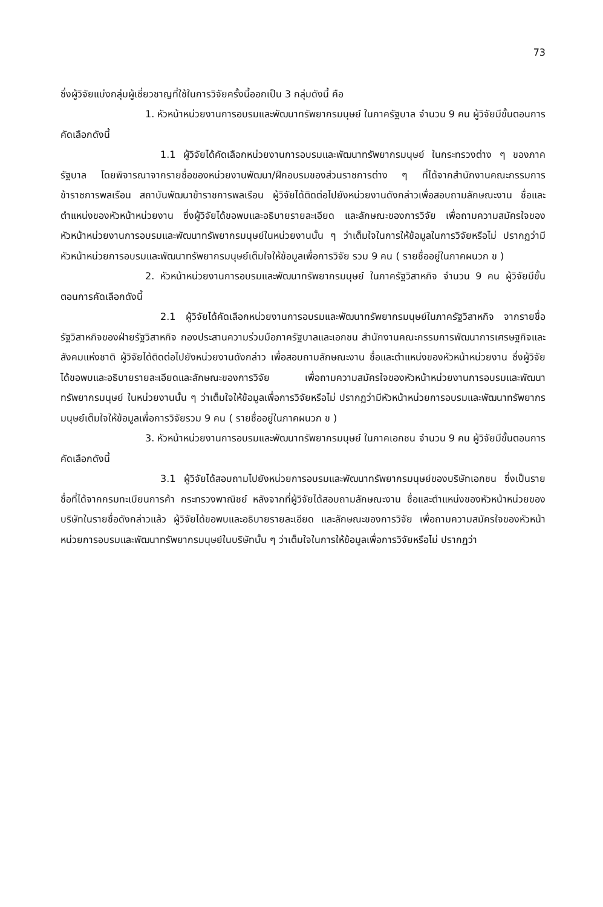73
ซึ่งผู้วิจัยแบ่งกลุ่มผู้เชี่ยวชาญที่ใช้ในการวิจัยครั้งนี้ออกเป็น 3 กลุ่มดังนี้ คือ
1. หัวหน้าหน่วยงานการอบรมและพัฒนาทรัพยากรมนุษย์ ในภาครัฐบาล จำนวน 9 คน ผู้วิจัยมีขั้นตอนการคัดเลือกดังนี้
1.1 ผู้วิจัยได้คัดเลือกหน่วยงานการอบรมและพัฒนาทรัพยากรมนุษย์ ในกระทรวงต่าง ๆ ของภาครัฐบาล โดยพิจารณาจากรายชื่อของหน่วยงานพัฒนา/ฝึกอบรมของส่วนราชการต่าง ๆ ที่ได้จากสำนักงานคณะกรรมการข้าราชการพลเรือน สถาบันพัฒนาข้าราชการพลเรือน ผู้วิจัยได้ติดต่อไปยังหน่วยงานดังกล่าวเพื่อสอบถามลักษณะงาน ชื่อและตำแหน่งของหัวหน้าหน่วยงาน ซึ่งผู้วิจัยได้ขอพบและอธิบายรายละเอียด และลักษณะของการวิจัย เพื่อถามความสมัครใจของหัวหน้าหน่วยงานการอบรมและพัฒนาทรัพยากรมนุษย์ในหน่วยงานนั้น ๆ ว่าเต็มใจในการให้ข้อมูลในการวิจัยหรือไม่ ปรากฏว่ามีหัวหน้าหน่วยการอบรมและพัฒนาทรัพยากรมนุษย์เต็มใจให้ข้อมูลเพื่อการวิจัย รวม 9 คน ( รายชื่ออยู่ในภาคผนวก ข )
2. หัวหน้าหน่วยงานการอบรมและพัฒนาทรัพยากรมนุษย์ ในภาครัฐวิสาหกิจ จำนวน 9 คน ผู้วิจัยมีขั้นตอนการคัดเลือกดังนี้
2.1 ผู้วิจัยได้คัดเลือกหน่วยงานการอบรมและพัฒนาทรัพยากรมนุษย์ในภาครัฐวิสาหกิจ จากรายชื่อรัฐวิสาหกิจของฝ่ายรัฐวิสาหกิจ กองประสานความร่วมมือภาครัฐบาลและเอกชน สำนักงานคณะกรรมการพัฒนาการเศรษฐกิจและสังคมแห่งชาติ ผู้วิจัยได้ติดต่อไปยังหน่วยงานดังกล่าว เพื่อสอบถามลักษณะงาน ชื่อและตำแหน่งของหัวหน้าหน่วยงาน ซึ่งผู้วิจัยได้ขอพบและอธิบายรายละเอียดและลักษณะของการวิจัย เพื่อถามความสมัครใจของหัวหน้าหน่วยงานการอบรมและพัฒนาทรัพยากรมนุษย์ ในหน่วยงานนั้น ๆ ว่าเต็มใจให้ข้อมูลเพื่อการวิจัยหรือไม่ ปรากฏว่ามีหัวหน้าหน่วยการอบรมและพัฒนาทรัพยากรมนุษย์เต็มใจให้ข้อมูลเพื่อการวิจัยรวม 9 คน ( รายชื่ออยู่ในภาคผนวก ข )
3. หัวหน้าหน่วยงานการอบรมและพัฒนาทรัพยากรมนุษย์ ในภาคเอกชน จำนวน 9 คน ผู้วิจัยมีขั้นตอนการคัดเลือกดังนี้
3.1 ผู้วิจัยได้สอบถามไปยังหน่วยการอบรมและพัฒนาทรัพยากรมนุษย์ของบริษัทเอกชน ซึ่งเป็นรายชื่อที่ได้จากกรมทะเบียนการค้า กระทรวงพาณิชย์ หลังจากที่ผู้วิจัยได้สอบถามลักษณะงาน ชื่อและตำแหน่งของหัวหน้าหน่วยของบริษัทในรายชื่อดังกล่าวแล้ว ผู้วิจัยได้ขอพบและอธิบายรายละเอียด และลักษณะของการวิจัย เพื่อถามความสมัครใจของหัวหน้าหน่วยการอบรมและพัฒนาทรัพยากรมนุษย์ในบริษัทนั้น ๆ ว่าเต็มใจในการให้ข้อมูลเพื่อการวิจัยหรือไม่ ปรากฏว่า